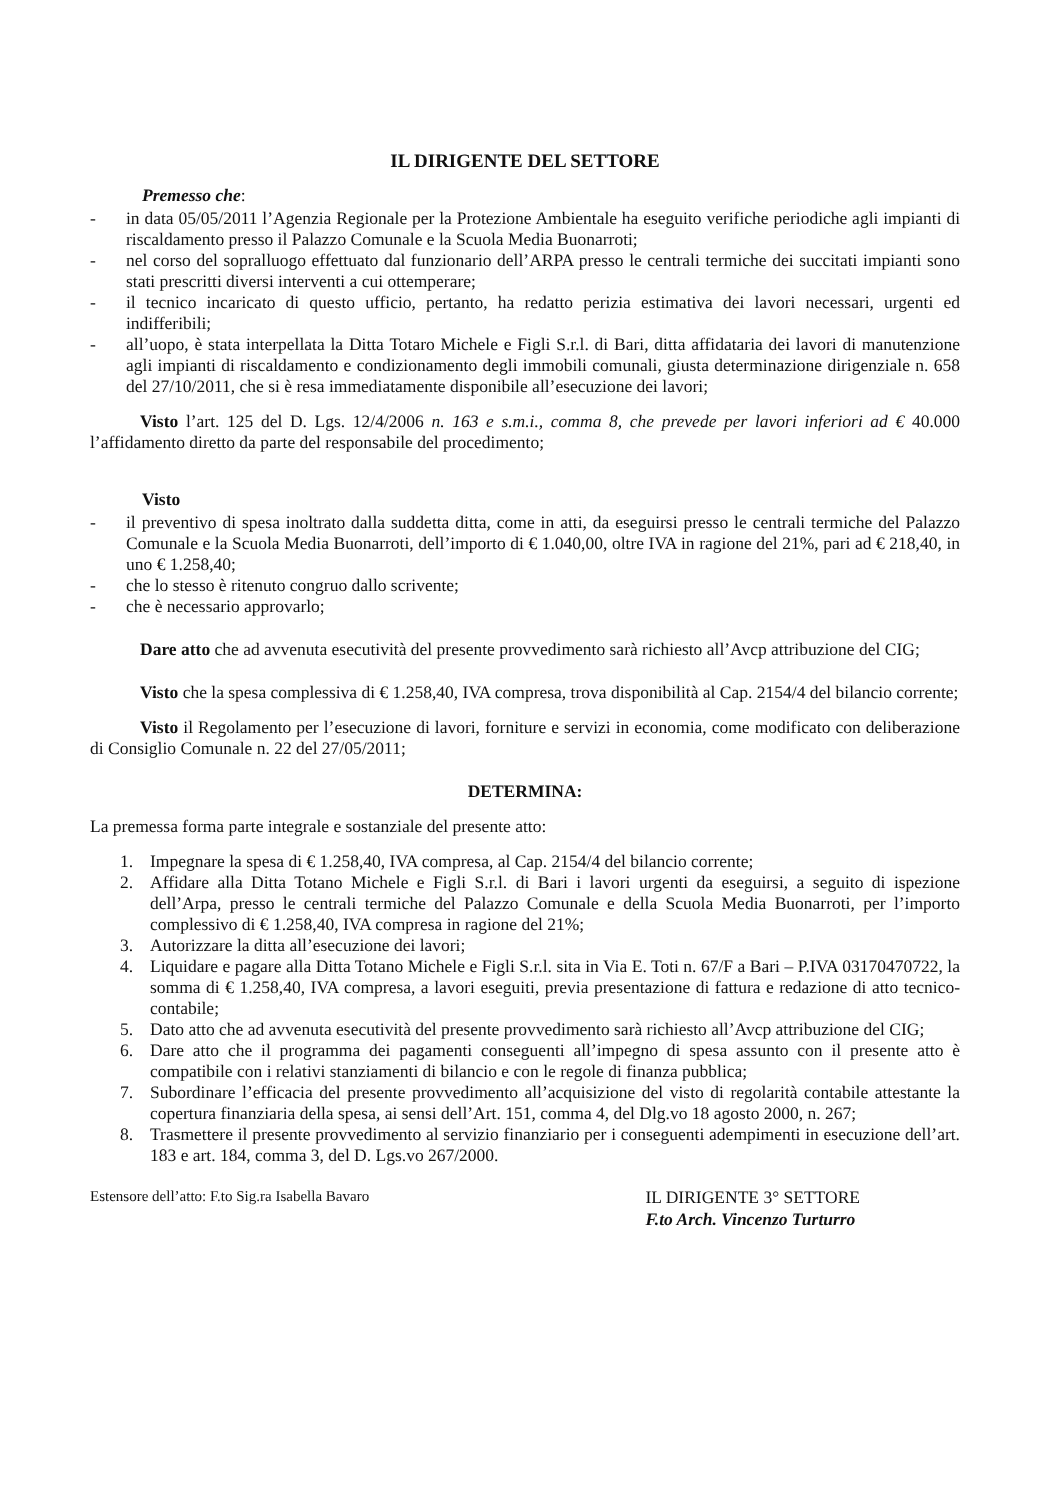IL DIRIGENTE DEL SETTORE
Premesso che:
- in data 05/05/2011 l’Agenzia Regionale per la Protezione Ambientale ha eseguito verifiche periodiche agli impianti di riscaldamento presso il Palazzo Comunale e la Scuola Media Buonarroti;
- nel corso del sopralluogo effettuato dal funzionario dell’ARPA presso le centrali termiche dei succitati impianti sono stati prescritti diversi interventi a cui ottemperare;
- il tecnico incaricato di questo ufficio, pertanto, ha redatto perizia estimativa dei lavori necessari, urgenti ed indifferibili;
- all’uopo, è stata interpellata la Ditta Totaro Michele e Figli S.r.l. di Bari, ditta affidataria dei lavori di manutenzione agli impianti di riscaldamento e condizionamento degli immobili comunali, giusta determinazione dirigenziale n. 658 del 27/10/2011, che si è resa immediatamente disponibile all’esecuzione dei lavori;
Visto l’art. 125 del D. Lgs. 12/4/2006 n. 163 e s.m.i., comma 8, che prevede per lavori inferiori ad € 40.000 l’affidamento diretto da parte del responsabile del procedimento;
Visto
- il preventivo di spesa inoltrato dalla suddetta ditta, come in atti, da eseguirsi presso le centrali termiche del Palazzo Comunale e la Scuola Media Buonarroti, dell’importo di € 1.040,00, oltre IVA in ragione del 21%, pari ad € 218,40, in uno € 1.258,40;
- che lo stesso è ritenuto congruo dallo scrivente;
- che è necessario approvarlo;
Dare atto che ad avvenuta esecutività del presente provvedimento sarà richiesto all’Avcp attribuzione del CIG;
Visto che la spesa complessiva di € 1.258,40, IVA compresa, trova disponibilità al Cap. 2154/4 del bilancio corrente;
Visto il Regolamento per l’esecuzione di lavori, forniture e servizi in economia, come modificato con deliberazione di Consiglio Comunale n. 22 del 27/05/2011;
DETERMINA:
La premessa forma parte integrale e sostanziale del presente atto:
1. Impegnare la spesa di € 1.258,40, IVA compresa, al Cap. 2154/4 del bilancio corrente;
2. Affidare alla Ditta Totano Michele e Figli S.r.l. di Bari i lavori urgenti da eseguirsi, a seguito di ispezione dell’Arpa, presso le centrali termiche del Palazzo Comunale e della Scuola Media Buonarroti, per l’importo complessivo di € 1.258,40, IVA compresa in ragione del 21%;
3. Autorizzare la ditta all’esecuzione dei lavori;
4. Liquidare e pagare alla Ditta Totano Michele e Figli S.r.l. sita in Via E. Toti n. 67/F a Bari – P.IVA 03170470722, la somma di € 1.258,40, IVA compresa, a lavori eseguiti, previa presentazione di fattura e redazione di atto tecnico-contabile;
5. Dato atto che ad avvenuta esecutività del presente provvedimento sarà richiesto all’Avcp attribuzione del CIG;
6. Dare atto che il programma dei pagamenti conseguenti all’impegno di spesa assunto con il presente atto è compatibile con i relativi stanziamenti di bilancio e con le regole di finanza pubblica;
7. Subordinare l’efficacia del presente provvedimento all’acquisizione del visto di regolarità contabile attestante la copertura finanziaria della spesa, ai sensi dell’Art. 151, comma 4, del Dlg.vo 18 agosto 2000, n. 267;
8. Trasmettere il presente provvedimento al servizio finanziario per i conseguenti adempimenti in esecuzione dell’art. 183 e art. 184, comma 3, del D. Lgs.vo 267/2000.
Estensore dell’atto: F.to Sig.ra Isabella Bavaro
IL DIRIGENTE 3° SETTORE
F.to Arch. Vincenzo Turturro